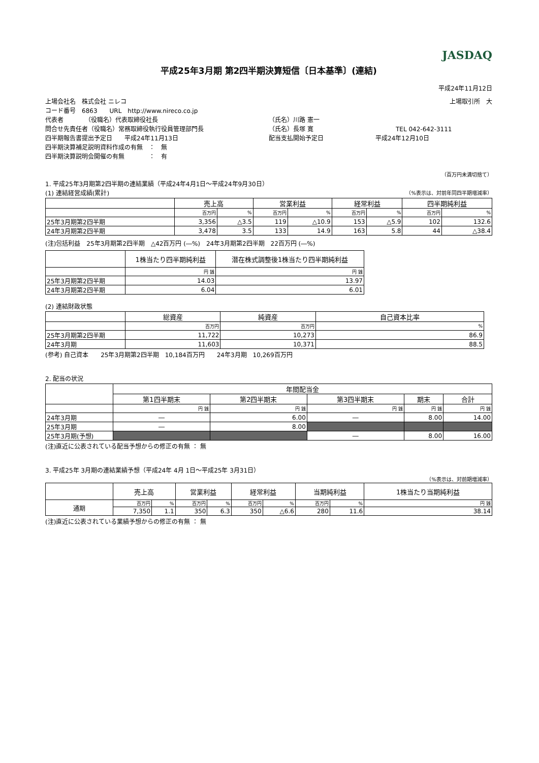JASDAQ
平成25年3月期 第2四半期決算短信〔日本基準〕(連結)
平成24年11月12日
上場会社名　株式会社 ニレコ 上場取引所　大
コード番号　6863　　URL　http://www.nireco.co.jp
代表者　　　　（役職名）代表取締役社長 （氏名）川路 憲一
問合せ先責任者（役職名）常務取締役執行役員管理部門長 （氏名）長塚 寛 TEL 042-642-3111
四半期報告書提出予定日　　平成24年11月13日 配当支払開始予定日 平成24年12月10日
四半期決算補足説明資料作成の有無　：　無
四半期決算説明会開催の有無　　　　：　有
（百万円未満切捨て）
1. 平成25年3月期第2四半期の連結業績（平成24年4月1日～平成24年9月30日）
(1) 連結経営成績(累計) （%表示は、対前年同四半期増減率）
| | 売上高 | | 営業利益 | | 経常利益 | | 四半期純利益 | |
| --- | --- | --- | --- | --- | --- | --- | --- | --- |
| | 百万円 | % | 百万円 | % | 百万円 | % | 百万円 | % |
| 25年3月期第2四半期 | 3,356 | △3.5 | 119 | △10.9 | 153 | △5.9 | 102 | 132.6 |
| 24年3月期第2四半期 | 3,478 | 3.5 | 133 | 14.9 | 163 | 5.8 | 44 | △38.4 |
(注)包括利益　25年3月期第2四半期　△42百万円 (―%)　24年3月期第2四半期　22百万円 (―%)
| | 1株当たり四半期純利益 | 潜在株式調整後1株当たり四半期純利益 |
| --- | --- | --- |
| | 円 銭 | 円 銭 |
| 25年3月期第2四半期 | 14.03 | 13.97 |
| 24年3月期第2四半期 | 6.04 | 6.01 |
(2) 連結財政状態
| | 総資産 | 純資産 | 自己資本比率 |
| --- | --- | --- | --- |
| | 百万円 | 百万円 | % |
| 25年3月期第2四半期 | 11,722 | 10,273 | 86.9 |
| 24年3月期 | 11,603 | 10,371 | 88.5 |
(参考) 自己資本　　25年3月期第2四半期　10,184百万円　　24年3月期　10,269百万円
2. 配当の状況
| | 年間配当金 | | | | |
| --- | --- | --- | --- | --- | --- |
| | 第1四半期末 | 第2四半期末 | 第3四半期末 | 期末 | 合計 |
| | 円 銭 | 円 銭 | 円 銭 | 円 銭 | 円 銭 |
| 24年3月期 | ― | 6.00 | ― | 8.00 | 14.00 |
| 25年3月期 | ― | 8.00 | | | |
| 25年3月期(予想) | | | ― | 8.00 | 16.00 |
(注)直近に公表されている配当予想からの修正の有無 ： 無
3. 平成25年 3月期の連結業績予想（平成24年 4月 1日～平成25年 3月31日）
（%表示は、対前期増減率）
| | 売上高 | | 営業利益 | | 経常利益 | | 当期純利益 | | 1株当たり当期純利益 |
| --- | --- | --- | --- | --- | --- | --- | --- | --- | --- |
| 通期 | 百万円 | % | 百万円 | % | 百万円 | % | 百万円 | % | 円 銭 |
| | 7,350 | 1.1 | 350 | 6.3 | 350 | △6.6 | 280 | 11.6 | 38.14 |
(注)直近に公表されている業績予想からの修正の有無 ： 無